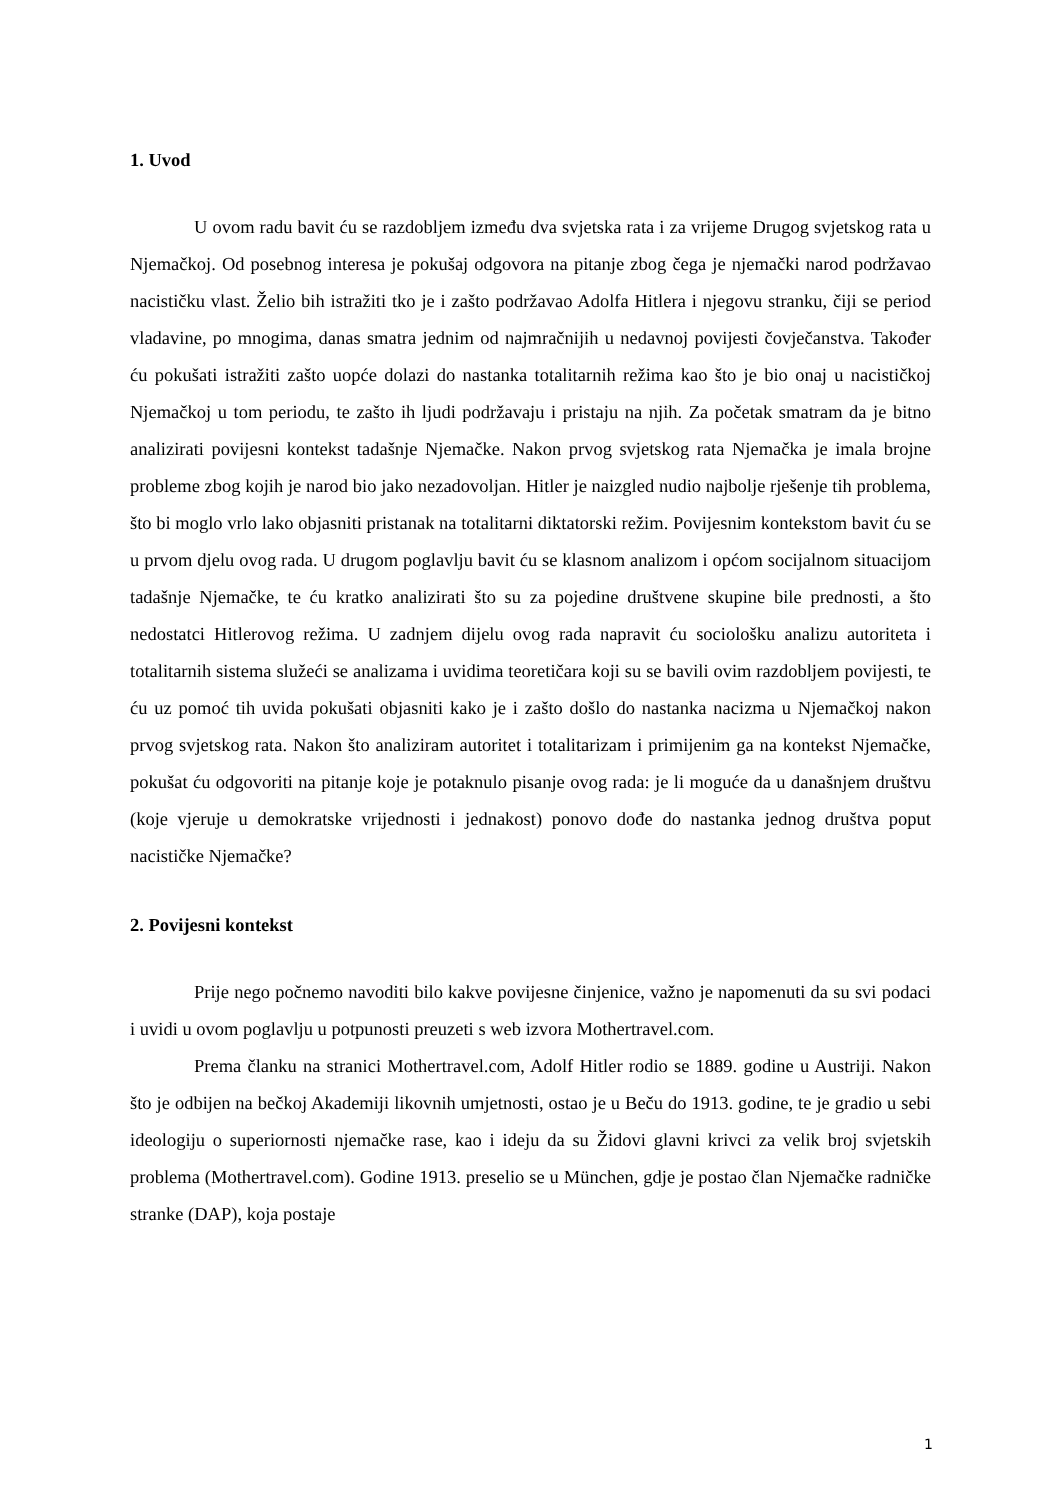1. Uvod
U ovom radu bavit ću se razdobljem između dva svjetska rata i za vrijeme Drugog svjetskog rata u Njemačkoj. Od posebnog interesa je pokušaj odgovora na pitanje zbog čega je njemački narod podržavao nacističku vlast. Želio bih istražiti tko je i zašto podržavao Adolfa Hitlera i njegovu stranku, čiji se period vladavine, po mnogima, danas smatra jednim od najmračnijih u nedavnoj povijesti čovječanstva. Također ću pokušati istražiti zašto uopće dolazi do nastanka totalitarnih režima kao što je bio onaj u nacističkoj Njemačkoj u tom periodu, te zašto ih ljudi podržavaju i pristaju na njih. Za početak smatram da je bitno analizirati povijesni kontekst tadašnje Njemačke. Nakon prvog svjetskog rata Njemačka je imala brojne probleme zbog kojih je narod bio jako nezadovoljan. Hitler je naizgled nudio najbolje rješenje tih problema, što bi moglo vrlo lako objasniti pristanak na totalitarni diktatorski režim. Povijesnim kontekstom bavit ću se u prvom djelu ovog rada. U drugom poglavlju bavit ću se klasnom analizom i općom socijalnom situacijom tadašnje Njemačke, te ću kratko analizirati što su za pojedine društvene skupine bile prednosti, a što nedostatci Hitlerovog režima. U zadnjem dijelu ovog rada napravit ću sociološku analizu autoriteta i totalitarnih sistema služeći se analizama i uvidima teoretičara koji su se bavili ovim razdobljem povijesti, te ću uz pomoć tih uvida pokušati objasniti kako je i zašto došlo do nastanka nacizma u Njemačkoj nakon prvog svjetskog rata. Nakon što analiziram autoritet i totalitarizam i primijenim ga na kontekst Njemačke, pokušat ću odgovoriti na pitanje koje je potaknulo pisanje ovog rada: je li moguće da u današnjem društvu (koje vjeruje u demokratske vrijednosti i jednakost) ponovo dođe do nastanka jednog društva poput nacističke Njemačke?
2. Povijesni kontekst
Prije nego počnemo navoditi bilo kakve povijesne činjenice, važno je napomenuti da su svi podaci i uvidi u ovom poglavlju u potpunosti preuzeti s web izvora Mothertravel.com.
Prema članku na stranici Mothertravel.com, Adolf Hitler rodio se 1889. godine u Austriji. Nakon što je odbijen na bečkoj Akademiji likovnih umjetnosti, ostao je u Beču do 1913. godine, te je gradio u sebi ideologiju o superiornosti njemačke rase, kao i ideju da su Židovi glavni krivci za velik broj svjetskih problema (Mothertravel.com). Godine 1913. preselio se u München, gdje je postao član Njemačke radničke stranke (DAP), koja postaje
1